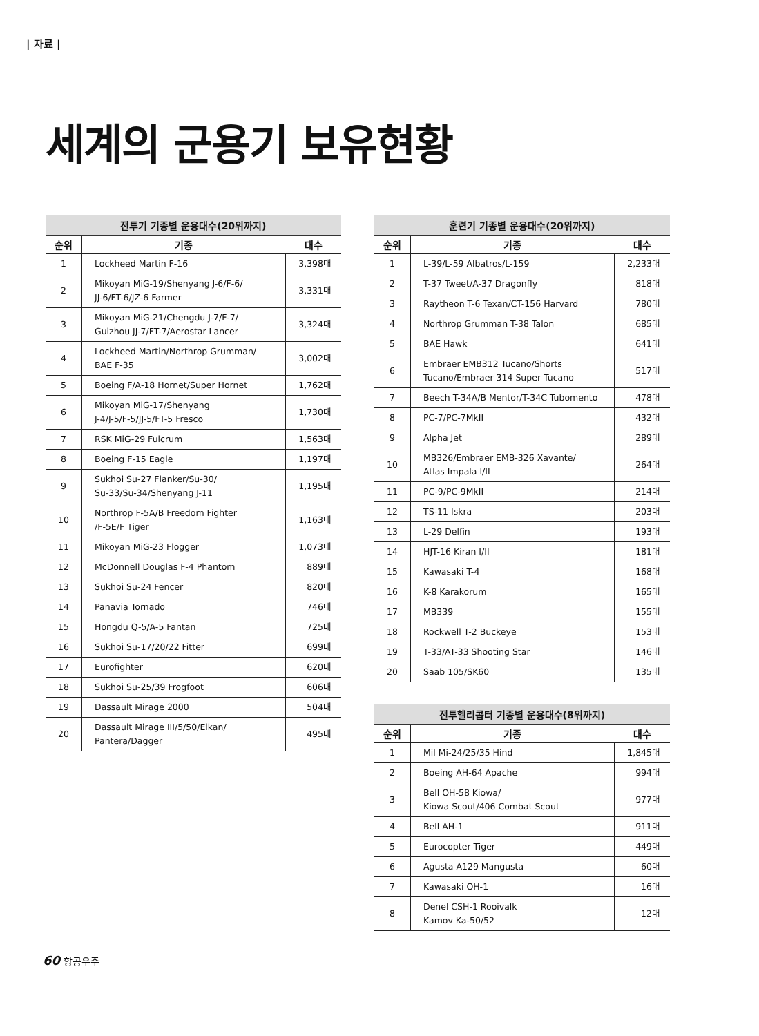| 자료 |
세계의 군용기 보유현황
전투기 기종별 운용대수(20위까지)
| 순위 | 기종 | 대수 |
| --- | --- | --- |
| 1 | Lockheed Martin F-16 | 3,398대 |
| 2 | Mikoyan MiG-19/Shenyang J-6/F-6/ JJ-6/FT-6/JZ-6 Farmer | 3,331대 |
| 3 | Mikoyan MiG-21/Chengdu J-7/F-7/ Guizhou JJ-7/FT-7/Aerostar Lancer | 3,324대 |
| 4 | Lockheed Martin/Northrop Grumman/ BAE F-35 | 3,002대 |
| 5 | Boeing F/A-18 Hornet/Super Hornet | 1,762대 |
| 6 | Mikoyan MiG-17/Shenyang J-4/J-5/F-5/JJ-5/FT-5 Fresco | 1,730대 |
| 7 | RSK MiG-29 Fulcrum | 1,563대 |
| 8 | Boeing F-15 Eagle | 1,197대 |
| 9 | Sukhoi Su-27 Flanker/Su-30/ Su-33/Su-34/Shenyang J-11 | 1,195대 |
| 10 | Northrop F-5A/B Freedom Fighter /F-5E/F Tiger | 1,163대 |
| 11 | Mikoyan MiG-23 Flogger | 1,073대 |
| 12 | McDonnell Douglas F-4 Phantom | 889대 |
| 13 | Sukhoi Su-24 Fencer | 820대 |
| 14 | Panavia Tornado | 746대 |
| 15 | Hongdu Q-5/A-5 Fantan | 725대 |
| 16 | Sukhoi Su-17/20/22 Fitter | 699대 |
| 17 | Eurofighter | 620대 |
| 18 | Sukhoi Su-25/39 Frogfoot | 606대 |
| 19 | Dassault Mirage 2000 | 504대 |
| 20 | Dassault Mirage III/5/50/Elkan/ Pantera/Dagger | 495대 |
훈련기 기종별 운용대수(20위까지)
| 순위 | 기종 | 대수 |
| --- | --- | --- |
| 1 | L-39/L-59 Albatros/L-159 | 2,233대 |
| 2 | T-37 Tweet/A-37 Dragonfly | 818대 |
| 3 | Raytheon T-6 Texan/CT-156 Harvard | 780대 |
| 4 | Northrop Grumman T-38 Talon | 685대 |
| 5 | BAE Hawk | 641대 |
| 6 | Embraer EMB312 Tucano/Shorts Tucano/Embraer 314 Super Tucano | 517대 |
| 7 | Beech T-34A/B Mentor/T-34C Tubomento | 478대 |
| 8 | PC-7/PC-7MkII | 432대 |
| 9 | Alpha Jet | 289대 |
| 10 | MB326/Embraer EMB-326 Xavante/ Atlas Impala I/II | 264대 |
| 11 | PC-9/PC-9MkII | 214대 |
| 12 | TS-11 Iskra | 203대 |
| 13 | L-29 Delfin | 193대 |
| 14 | HJT-16 Kiran I/II | 181대 |
| 15 | Kawasaki T-4 | 168대 |
| 16 | K-8 Karakorum | 165대 |
| 17 | MB339 | 155대 |
| 18 | Rockwell T-2 Buckeye | 153대 |
| 19 | T-33/AT-33 Shooting Star | 146대 |
| 20 | Saab 105/SK60 | 135대 |
전투헬리콥터 기종별 운용대수(8위까지)
| 순위 | 기종 | 대수 |
| --- | --- | --- |
| 1 | Mil Mi-24/25/35 Hind | 1,845대 |
| 2 | Boeing AH-64 Apache | 994대 |
| 3 | Bell OH-58 Kiowa/ Kiowa Scout/406 Combat Scout | 977대 |
| 4 | Bell AH-1 | 911대 |
| 5 | Eurocopter Tiger | 449대 |
| 6 | Agusta A129 Mangusta | 60대 |
| 7 | Kawasaki OH-1 | 16대 |
| 8 | Denel CSH-1 Rooivalk Kamov Ka-50/52 | 12대 |
60 항공우주